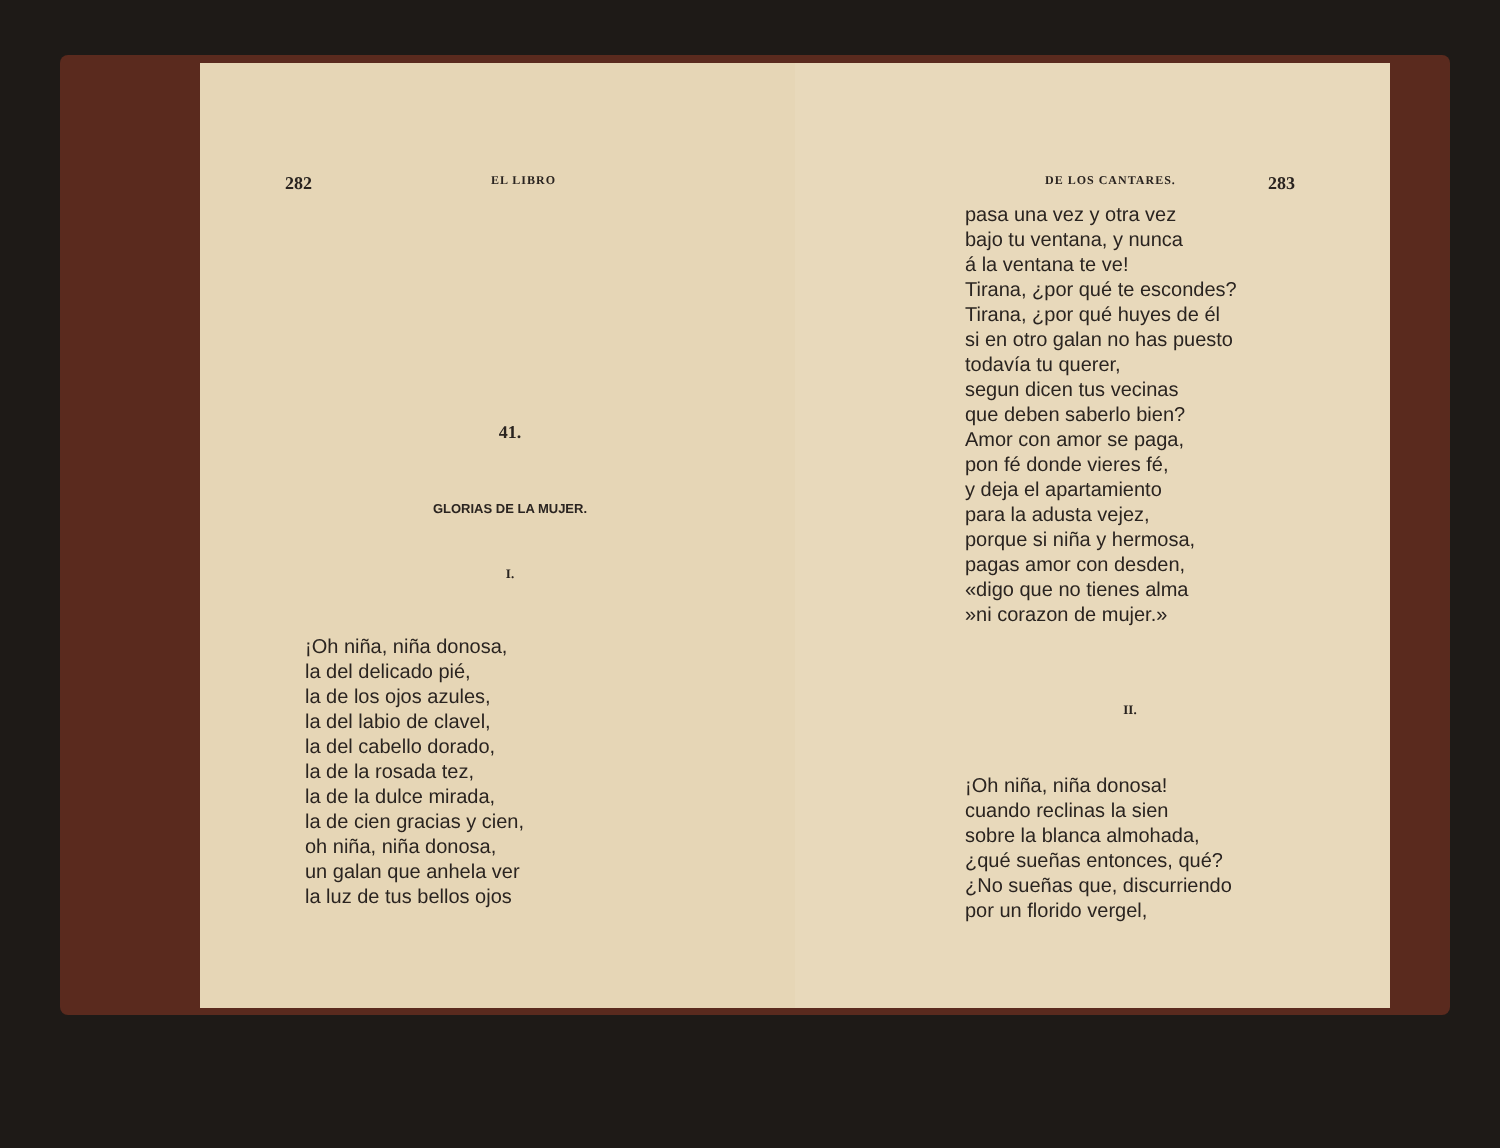282 EL LIBRO
41.
GLORIAS DE LA MUJER.
I.
¡Oh niña, niña donosa,
la del delicado pié,
la de los ojos azules,
la del labio de clavel,
la del cabello dorado,
la de la rosada tez,
la de la dulce mirada,
la de cien gracias y cien,
oh niña, niña donosa,
un galan que anhela ver
la luz de tus bellos ojos
DE LOS CANTARES. 283
pasa una vez y otra vez
bajo tu ventana, y nunca
á la ventana te ve!
Tirana, ¿por qué te escondes?
Tirana, ¿por qué huyes de él
si en otro galan no has puesto
todavía tu querer,
segun dicen tus vecinas
que deben saberlo bien?
Amor con amor se paga,
pon fé donde vieres fé,
y deja el apartamiento
para la adusta vejez,
porque si niña y hermosa,
pagas amor con desden,
«digo que no tienes alma
»ni corazon de mujer.»
II.
¡Oh niña, niña donosa!
cuando reclinas la sien
sobre la blanca almohada,
¿qué sueñas entonces, qué?
¿No sueñas que, discurriendo
por un florido vergel,